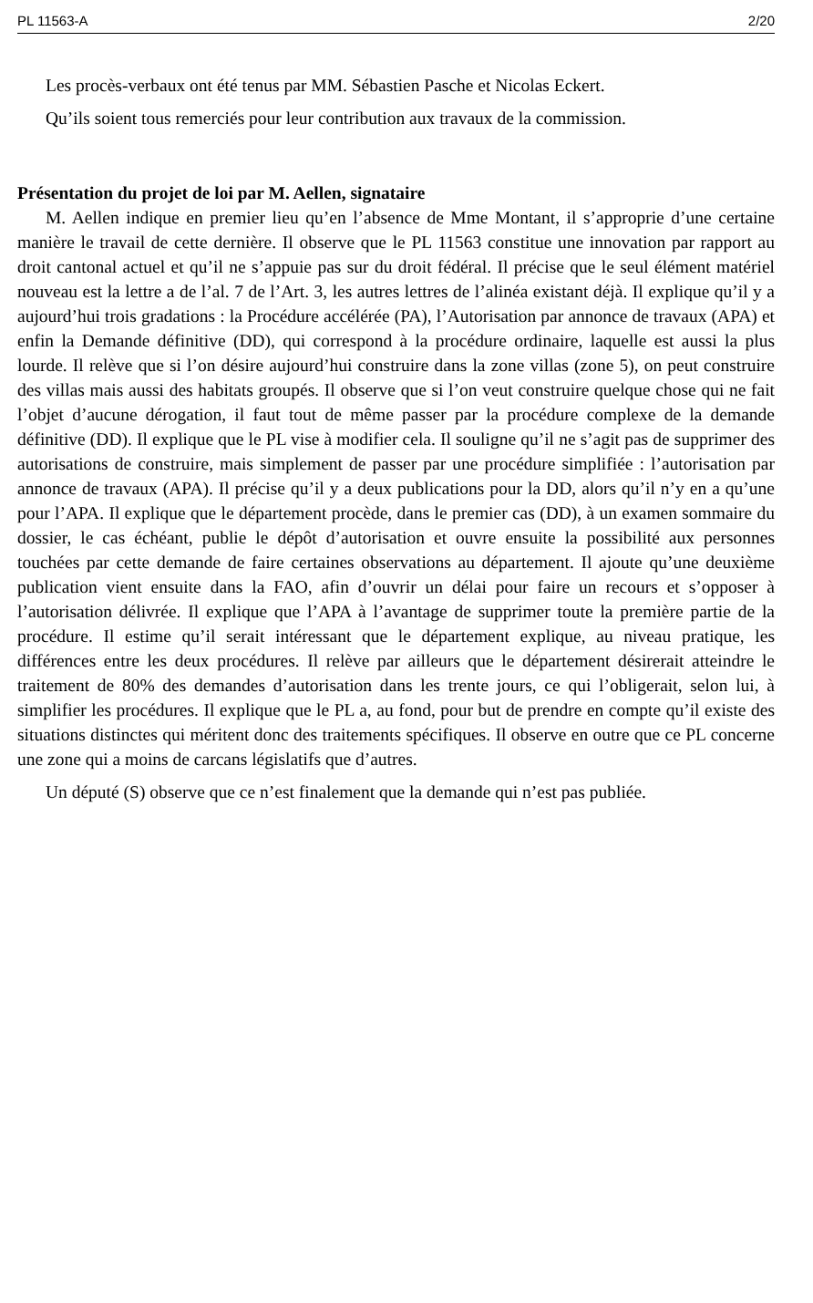PL 11563-A 2/20
Les procès-verbaux ont été tenus par MM. Sébastien Pasche et Nicolas Eckert.
Qu’ils soient tous remerciés pour leur contribution aux travaux de la commission.
Présentation du projet de loi par M. Aellen, signataire
M. Aellen indique en premier lieu qu’en l’absence de Mme Montant, il s’approprie d’une certaine manière le travail de cette dernière. Il observe que le PL 11563 constitue une innovation par rapport au droit cantonal actuel et qu’il ne s’appuie pas sur du droit fédéral. Il précise que le seul élément matériel nouveau est la lettre a de l’al. 7 de l’Art. 3, les autres lettres de l’alinéa existant déjà. Il explique qu’il y a aujourd’hui trois gradations : la Procédure accélérée (PA), l’Autorisation par annonce de travaux (APA) et enfin la Demande définitive (DD), qui correspond à la procédure ordinaire, laquelle est aussi la plus lourde. Il relève que si l’on désire aujourd’hui construire dans la zone villas (zone 5), on peut construire des villas mais aussi des habitats groupés. Il observe que si l’on veut construire quelque chose qui ne fait l’objet d’aucune dérogation, il faut tout de même passer par la procédure complexe de la demande définitive (DD). Il explique que le PL vise à modifier cela. Il souligne qu’il ne s’agit pas de supprimer des autorisations de construire, mais simplement de passer par une procédure simplifiée : l’autorisation par annonce de travaux (APA). Il précise qu’il y a deux publications pour la DD, alors qu’il n’y en a qu’une pour l’APA. Il explique que le département procède, dans le premier cas (DD), à un examen sommaire du dossier, le cas échéant, publie le dépôt d’autorisation et ouvre ensuite la possibilité aux personnes touchées par cette demande de faire certaines observations au département. Il ajoute qu’une deuxième publication vient ensuite dans la FAO, afin d’ouvrir un délai pour faire un recours et s’opposer à l’autorisation délivrée. Il explique que l’APA à l’avantage de supprimer toute la première partie de la procédure. Il estime qu’il serait intéressant que le département explique, au niveau pratique, les différences entre les deux procédures. Il relève par ailleurs que le département désirerait atteindre le traitement de 80% des demandes d’autorisation dans les trente jours, ce qui l’obligerait, selon lui, à simplifier les procédures. Il explique que le PL a, au fond, pour but de prendre en compte qu’il existe des situations distinctes qui méritent donc des traitements spécifiques. Il observe en outre que ce PL concerne une zone qui a moins de carcans législatifs que d’autres.
Un député (S) observe que ce n’est finalement que la demande qui n’est pas publiée.